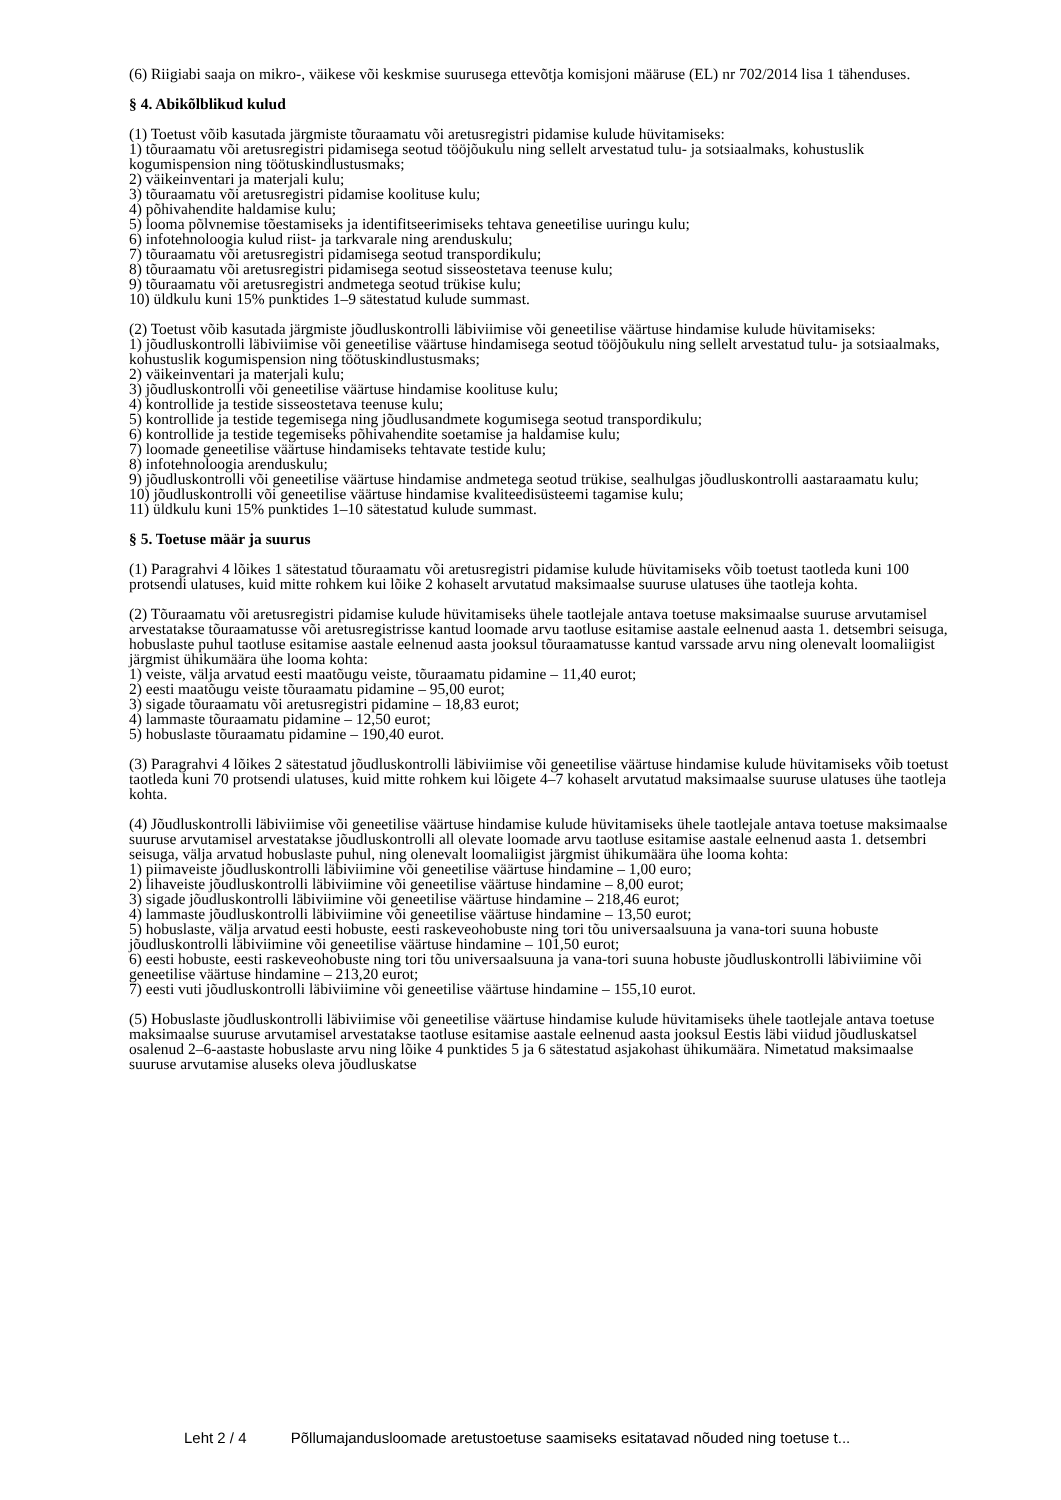(6) Riigiabi saaja on mikro-, väikese või keskmise suurusega ettevõtja komisjoni määruse (EL) nr 702/2014 lisa 1 tähenduses.
§ 4. Abikõlblikud kulud
(1) Toetust võib kasutada järgmiste tõuraamatu või aretusregistri pidamise kulude hüvitamiseks:
1) tõuraamatu või aretusregistri pidamisega seotud tööjõukulu ning sellelt arvestatud tulu- ja sotsiaalmaks, kohustuslik kogumispension ning töötuskindlustusmaks;
2) väikeinventari ja materjali kulu;
3) tõuraamatu või aretusregistri pidamise koolituse kulu;
4) põhivahendite haldamise kulu;
5) looma põlvnemise tõestamiseks ja identifitseerimiseks tehtava geneetilise uuringu kulu;
6) infotehnoloogia kulud riist- ja tarkvarale ning arenduskulu;
7) tõuraamatu või aretusregistri pidamisega seotud transpordikulu;
8) tõuraamatu või aretusregistri pidamisega seotud sisseostetava teenuse kulu;
9) tõuraamatu või aretusregistri andmetega seotud trükise kulu;
10) üldkulu kuni 15% punktides 1–9 sätestatud kulude summast.
(2) Toetust võib kasutada järgmiste jõudluskontrolli läbiviimise või geneetilise väärtuse hindamise kulude hüvitamiseks:
1) jõudluskontrolli läbiviimise või geneetilise väärtuse hindamisega seotud tööjõukulu ning sellelt arvestatud tulu- ja sotsiaalmaks, kohustuslik kogumispension ning töötuskindlustusmaks;
2) väikeinventari ja materjali kulu;
3) jõudluskontrolli või geneetilise väärtuse hindamise koolituse kulu;
4) kontrollide ja testide sisseostetava teenuse kulu;
5) kontrollide ja testide tegemisega ning jõudlusandmete kogumisega seotud transpordikulu;
6) kontrollide ja testide tegemiseks põhivahendite soetamise ja haldamise kulu;
7) loomade geneetilise väärtuse hindamiseks tehtavate testide kulu;
8) infotehnoloogia arenduskulu;
9) jõudluskontrolli või geneetilise väärtuse hindamise andmetega seotud trükise, sealhulgas jõudluskontrolli aastaraamatu kulu;
10) jõudluskontrolli või geneetilise väärtuse hindamise kvaliteedisüsteemi tagamise kulu;
11) üldkulu kuni 15% punktides 1–10 sätestatud kulude summast.
§ 5. Toetuse määr ja suurus
(1) Paragrahvi 4 lõikes 1 sätestatud tõuraamatu või aretusregistri pidamise kulude hüvitamiseks võib toetust taotleda kuni 100 protsendi ulatuses, kuid mitte rohkem kui lõike 2 kohaselt arvutatud maksimaalse suuruse ulatuses ühe taotleja kohta.
(2) Tõuraamatu või aretusregistri pidamise kulude hüvitamiseks ühele taotlejale antava toetuse maksimaalse suuruse arvutamisel arvestatakse tõuraamatusse või aretusregistrisse kantud loomade arvu taotluse esitamise aastale eelnenud aasta 1. detsembri seisuga, hobuslaste puhul taotluse esitamise aastale eelnenud aasta jooksul tõuraamatusse kantud varssade arvu ning olenevalt loomaliigist järgmist ühikumäära ühe looma kohta:
1) veiste, välja arvatud eesti maatõugu veiste, tõuraamatu pidamine – 11,40 eurot;
2) eesti maatõugu veiste tõuraamatu pidamine – 95,00 eurot;
3) sigade tõuraamatu või aretusregistri pidamine – 18,83 eurot;
4) lammaste tõuraamatu pidamine – 12,50 eurot;
5) hobuslaste tõuraamatu pidamine – 190,40 eurot.
(3) Paragrahvi 4 lõikes 2 sätestatud jõudluskontrolli läbiviimise või geneetilise väärtuse hindamise kulude hüvitamiseks võib toetust taotleda kuni 70 protsendi ulatuses, kuid mitte rohkem kui lõigete 4–7 kohaselt arvutatud maksimaalse suuruse ulatuses ühe taotleja kohta.
(4) Jõudluskontrolli läbiviimise või geneetilise väärtuse hindamise kulude hüvitamiseks ühele taotlejale antava toetuse maksimaalse suuruse arvutamisel arvestatakse jõudluskontrolli all olevate loomade arvu taotluse esitamise aastale eelnenud aasta 1. detsembri seisuga, välja arvatud hobuslaste puhul, ning olenevalt loomaliigist järgmist ühikumäära ühe looma kohta:
1) piimaveiste jõudluskontrolli läbiviimine või geneetilise väärtuse hindamine – 1,00 euro;
2) lihaveiste jõudluskontrolli läbiviimine või geneetilise väärtuse hindamine – 8,00 eurot;
3) sigade jõudluskontrolli läbiviimine või geneetilise väärtuse hindamine – 218,46 eurot;
4) lammaste jõudluskontrolli läbiviimine või geneetilise väärtuse hindamine – 13,50 eurot;
5) hobuslaste, välja arvatud eesti hobuste, eesti raskeveohobuste ning tori tõu universaalsuuna ja vana-tori suuna hobuste jõudluskontrolli läbiviimine või geneetilise väärtuse hindamine – 101,50 eurot;
6) eesti hobuste, eesti raskeveohobuste ning tori tõu universaalsuuna ja vana-tori suuna hobuste jõudluskontrolli läbiviimine või geneetilise väärtuse hindamine – 213,20 eurot;
7) eesti vuti jõudluskontrolli läbiviimine või geneetilise väärtuse hindamine – 155,10 eurot.
(5) Hobuslaste jõudluskontrolli läbiviimise või geneetilise väärtuse hindamise kulude hüvitamiseks ühele taotlejale antava toetuse maksimaalse suuruse arvutamisel arvestatakse taotluse esitamise aastale eelnenud aasta jooksul Eestis läbi viidud jõudluskatsel osalenud 2–6-aastaste hobuslaste arvu ning lõike 4 punktides 5 ja 6 sätestatud asjakohast ühikumäära. Nimetatud maksimaalse suuruse arvutamise aluseks oleva jõudluskatse
Leht 2 / 4 Põllumajandusloomade aretustoetuse saamiseks esitatavad nõuded ning toetuse t...